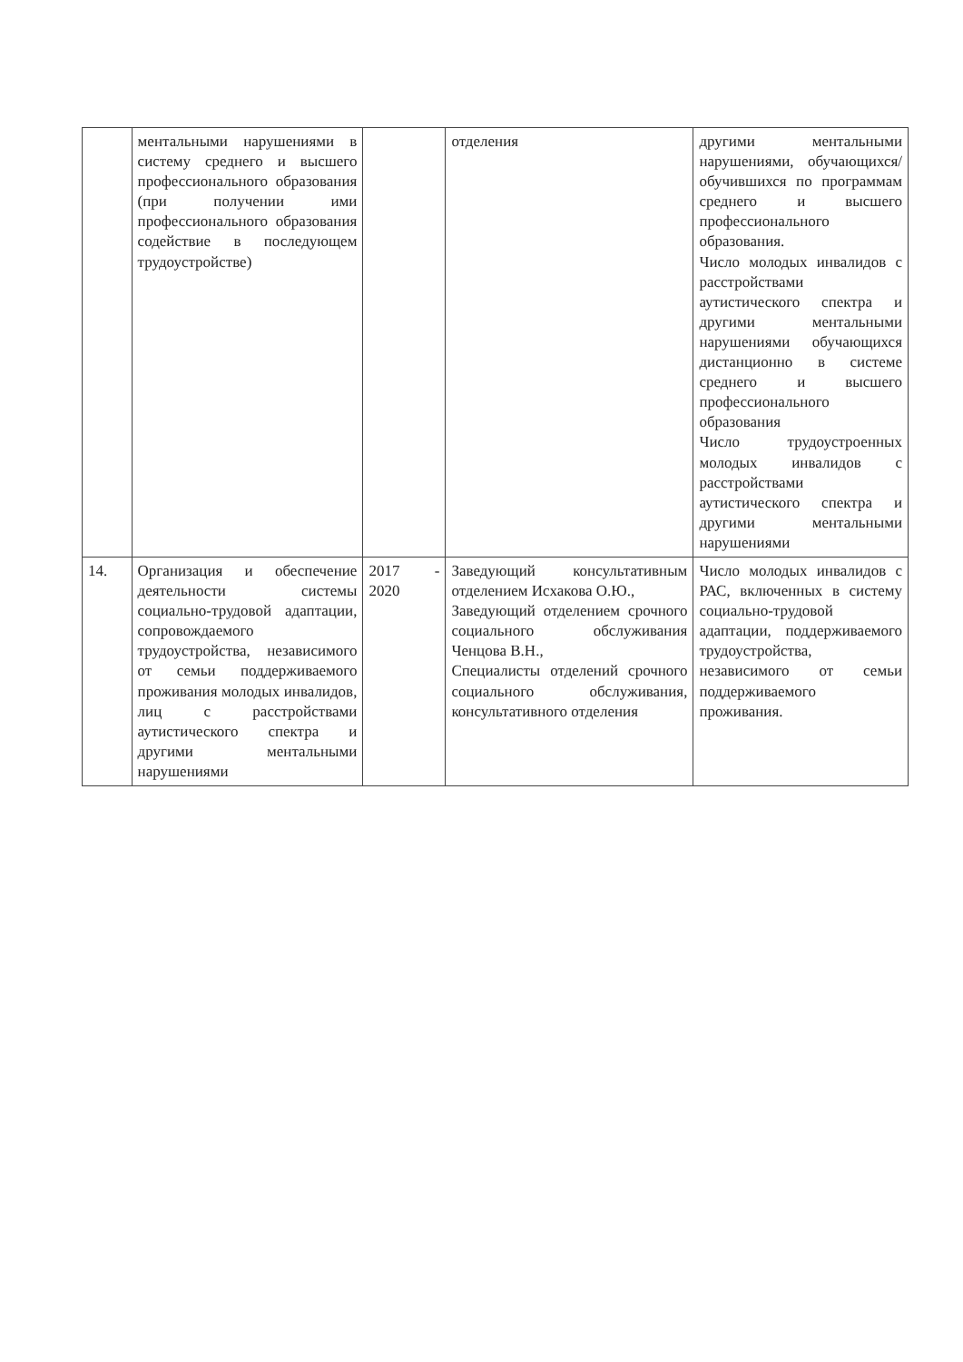| | ментальными нарушениями в систему среднего и высшего профессионального образования (при получении ими профессионального образования содействие в последующем трудоустройстве) | | отделения | другими ментальными нарушениями, обучающихся/обучившихся по программам среднего и высшего профессионального образования. Число молодых инвалидов с расстройствами аутистического спектра и другими ментальными нарушениями обучающихся дистанционно в системе среднего и высшего профессионального образования Число трудоустроенных молодых инвалидов с расстройствами аутистического спектра и другими ментальными нарушениями |
| 14. | Организация и обеспечение деятельности системы социально-трудовой адаптации, сопровождаемого трудоустройства, независимого от семьи поддерживаемого проживания молодых инвалидов, лиц с расстройствами аутистического спектра и другими ментальными нарушениями | 2017 - 2020 | Заведующий консультативным отделением Исхакова О.Ю., Заведующий отделением срочного социального обслуживания Ченцова В.Н., Специалисты отделений срочного социального обслуживания, консультативного отделения | Число молодых инвалидов с РАС, включенных в систему социально-трудовой адаптации, поддерживаемого трудоустройства, независимого от семьи поддерживаемого проживания. |